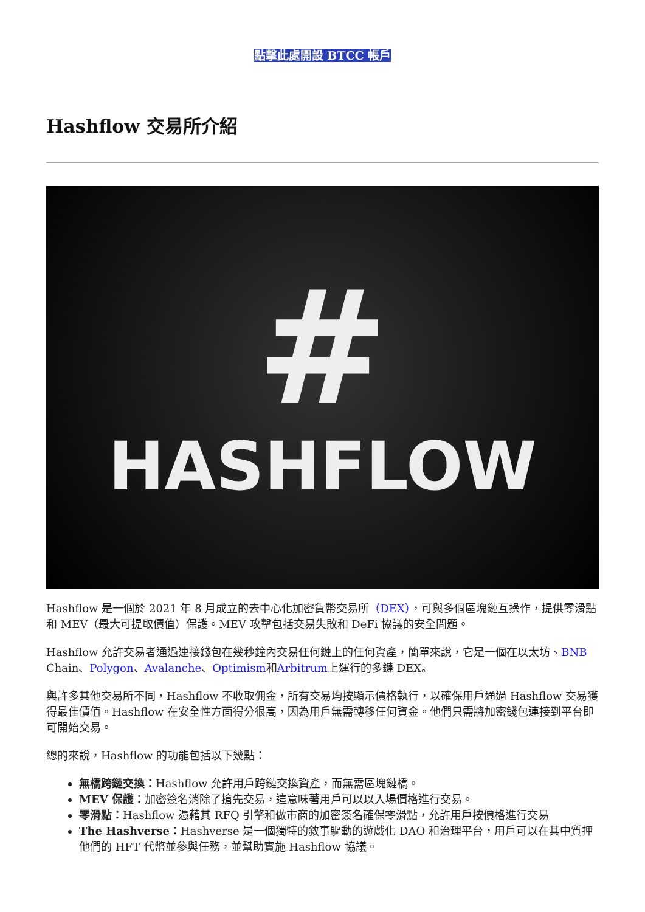點擊此處開設 BTCC 帳戶
Hashflow 交易所介紹
#
HASHFLOW
Hashflow 是一個於 2021 年 8 月成立的去中心化加密貨幣交易所（DEX），可與多個區塊鏈互操作，提供零滑點和 MEV（最大可提取價值）保護。MEV 攻擊包括交易失敗和 DeFi 協議的安全問題。
Hashflow 允許交易者通過連接錢包在幾秒鐘內交易任何鏈上的任何資產，簡單來說，它是一個在以太坊、BNB Chain、Polygon、Avalanche、Optimism和Arbitrum上運行的多鏈 DEX。
與許多其他交易所不同，Hashflow 不收取佣金，所有交易均按顯示價格執行，以確保用戶通過 Hashflow 交易獲得最佳價值。Hashflow 在安全性方面得分很高，因為用戶無需轉移任何資金。他們只需將加密錢包連接到平台即可開始交易。
總的來說，Hashflow 的功能包括以下幾點：
無橋跨鏈交換：Hashflow 允許用戶跨鏈交換資產，而無需區塊鏈橋。
MEV 保護：加密簽名消除了搶先交易，這意味著用戶可以以入場價格進行交易。
零滑點：Hashflow 憑藉其 RFQ 引擎和做市商的加密簽名確保零滑點，允許用戶按價格進行交易
The Hashverse：Hashverse 是一個獨特的敘事驅動的遊戲化 DAO 和治理平台，用戶可以在其中質押他們的 HFT 代幣並參與任務，並幫助實施 Hashflow 協議。